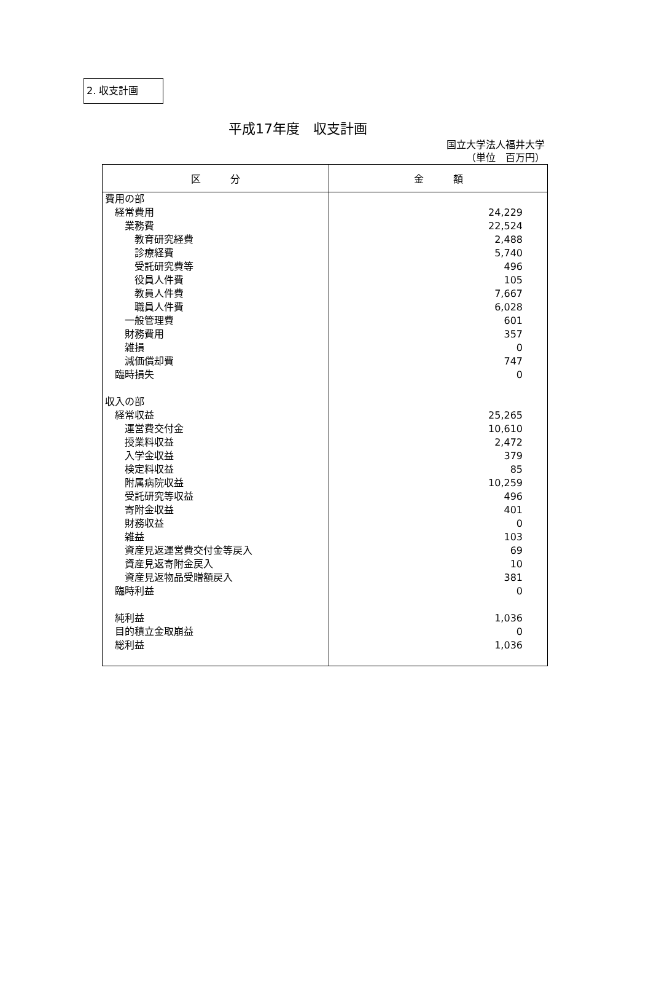2. 収支計画
平成17年度　収支計画
国立大学法人福井大学
（単位　百万円）
| 区 分 | 金 額 |
| --- | --- |
| 費用の部 | |
| 経常費用 | 24,229 |
| 業務費 | 22,524 |
| 教育研究経費 | 2,488 |
| 診療経費 | 5,740 |
| 受託研究費等 | 496 |
| 役員人件費 | 105 |
| 教員人件費 | 7,667 |
| 職員人件費 | 6,028 |
| 一般管理費 | 601 |
| 財務費用 | 357 |
| 雑損 | 0 |
| 減価償却費 | 747 |
| 臨時損失 | 0 |
| 収入の部 | |
| 経常収益 | 25,265 |
| 運営費交付金 | 10,610 |
| 授業料収益 | 2,472 |
| 入学金収益 | 379 |
| 検定料収益 | 85 |
| 附属病院収益 | 10,259 |
| 受託研究等収益 | 496 |
| 寄附金収益 | 401 |
| 財務収益 | 0 |
| 雑益 | 103 |
| 資産見返運営費交付金等戻入 | 69 |
| 資産見返寄附金戻入 | 10 |
| 資産見返物品受贈額戻入 | 381 |
| 臨時利益 | 0 |
| 純利益 | 1,036 |
| 目的積立金取崩益 | 0 |
| 総利益 | 1,036 |